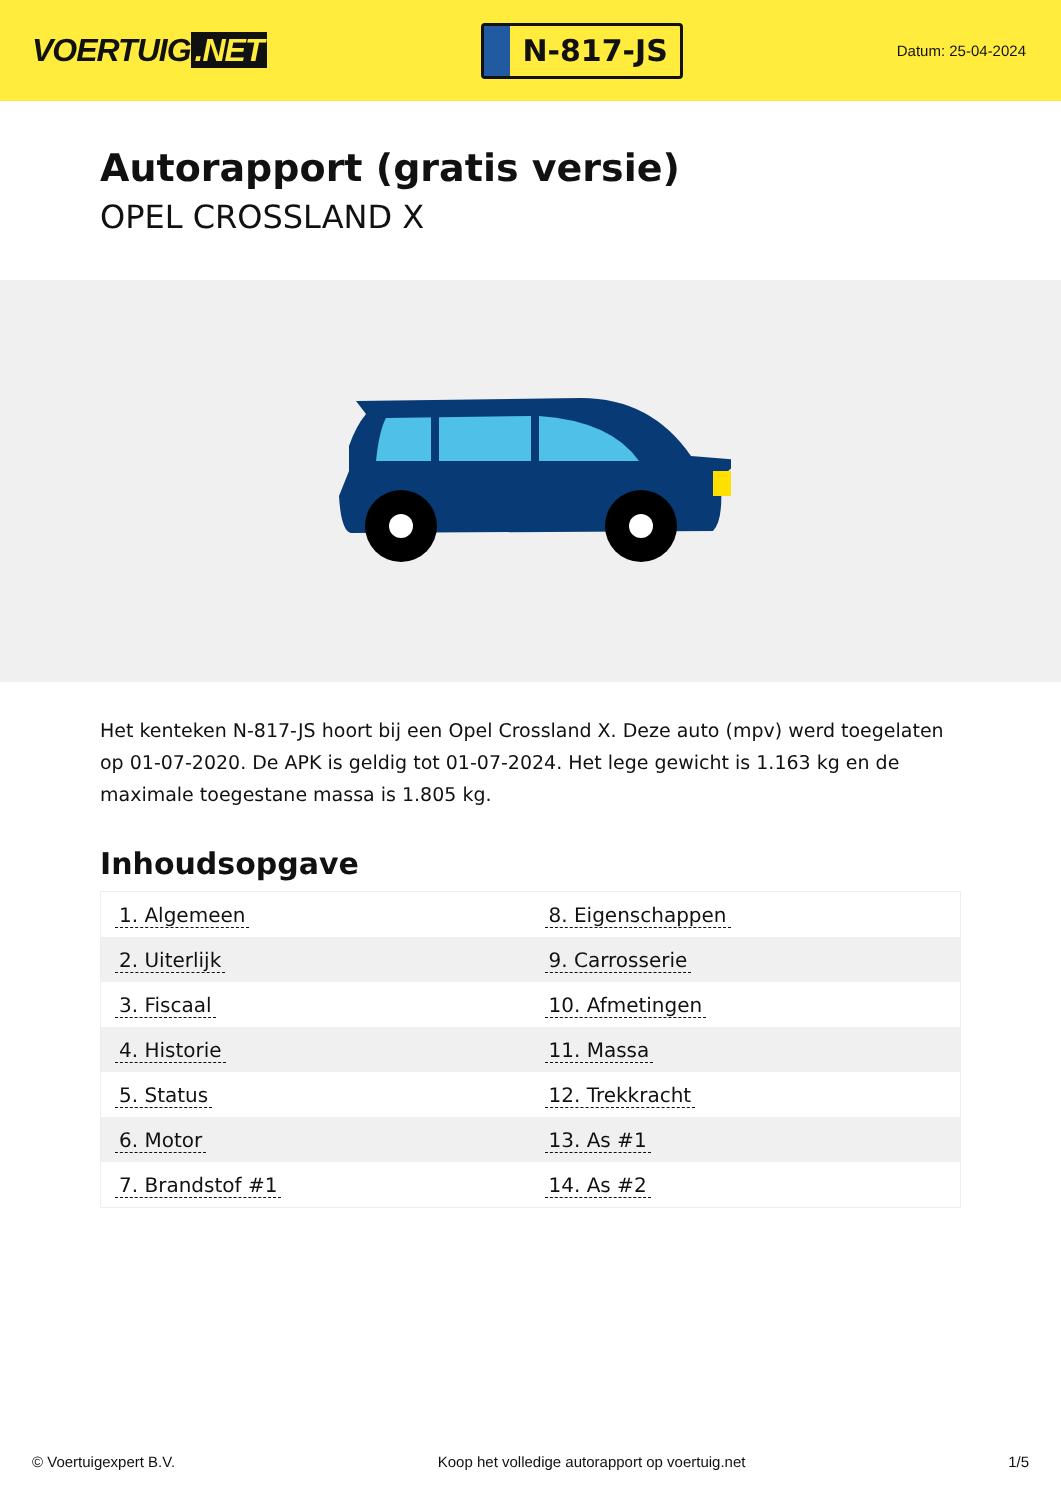VOERTUIG.NET
N-817-JS
Datum: 25-04-2024
Autorapport (gratis versie)
OPEL CROSSLAND X
Het kenteken N-817-JS hoort bij een Opel Crossland X. Deze auto (mpv) werd toegelaten op 01-07-2020. De APK is geldig tot 01-07-2024. Het lege gewicht is 1.163 kg en de maximale toegestane massa is 1.805 kg.
Inhoudsopgave
| 1. Algemeen | 8. Eigenschappen |
| 2. Uiterlijk | 9. Carrosserie |
| 3. Fiscaal | 10. Afmetingen |
| 4. Historie | 11. Massa |
| 5. Status | 12. Trekkracht |
| 6. Motor | 13. As #1 |
| 7. Brandstof #1 | 14. As #2 |
© Voertuigexpert B.V. Koop het volledige autorapport op voertuig.net 1/5